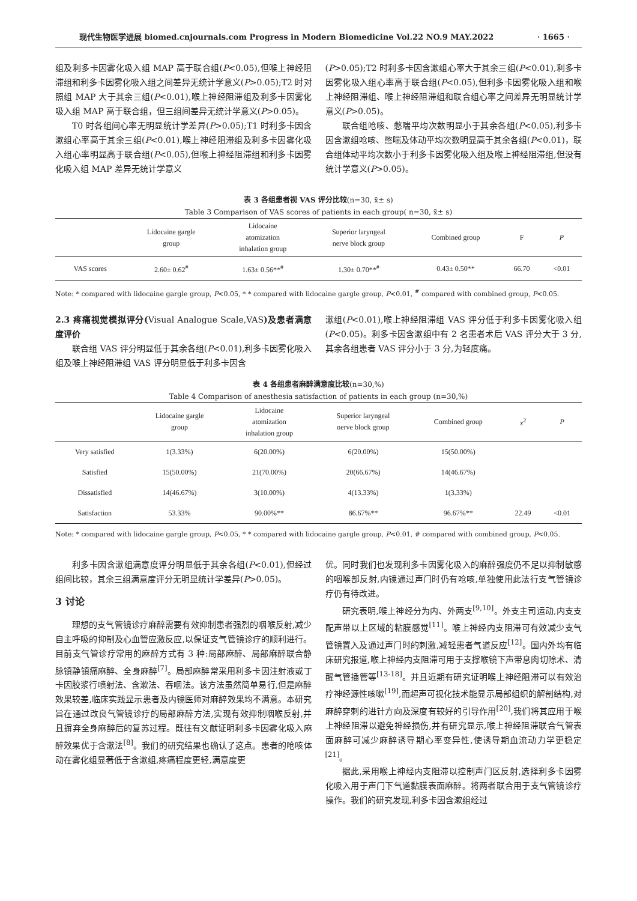现代生物医学进展 biomed.cnjournals.com Progress in Modern Biomedicine Vol.22 NO.9 MAY.2022 · 1665 ·
组及利多卡因雾化吸入组 MAP 高于联合组(P<0.05),但喉上神经阻滞组和利多卡因雾化吸入组之间差异无统计学意义(P>0.05);T2 时对照组 MAP 大于其余三组(P<0.01),喉上神经阻滞组及利多卡因雾化吸入组 MAP 高于联合组，但三组间差异无统计学意义(P>0.05)。
T0 时各组间心率无明显统计学差异(P>0.05);T1 时利多卡因含漱组心率高于其余三组(P<0.01),喉上神经阻滞组及利多卡因雾化吸入组心率明显高于联合组(P<0.05),但喉上神经阻滞组和利多卡因雾化吸入组 MAP 差异无统计学意义
(P>0.05);T2 时利多卡因含漱组心率大于其余三组(P<0.01),利多卡因雾化吸入组心率高于联合组(P<0.05),但利多卡因雾化吸入组和喉上神经阻滞组、喉上神经阻滞组和联合组心率之间差异无明显统计学意义(P>0.05)。
联合组呛咳、憋喘平均次数明显小于其余各组(P<0.05),利多卡因含漱组呛咳、憋喘及体动平均次数明显高于其余各组(P<0.01)，联合组体动平均次数小于利多卡因雾化吸入组及喉上神经阻滞组,但没有统计学意义(P>0.05)。
表 3 各组患者视 VAS 评分比较(n=30, x̄± s)
Table 3 Comparison of VAS scores of patients in each group( n=30, x̄± s)
| | Lidocaine gargle group | Lidocaine atomization inhalation group | Superior laryngeal nerve block group | Combined group | F | P |
| --- | --- | --- | --- | --- | --- | --- |
| VAS scores | 2.60± 0.62<sup>#</sup> | 1.63± 0.56**<sup>#</sup> | 1.30± 0.70**<sup>#</sup> | 0.43± 0.50** | 66.70 | <0.01 |
Note: * compared with lidocaine gargle group, P<0.05, * * compared with lidocaine gargle group, P<0.01, <sup>#</sup> compared with combined group, P<0.05.
2.3 疼痛视觉模拟评分(Visual Analogue Scale,VAS)及患者满意度评价
联合组 VAS 评分明显低于其余各组(P<0.01),利多卡因雾化吸入组及喉上神经阻滞组 VAS 评分明显低于利多卡因含
漱组(P<0.01),喉上神经阻滞组 VAS 评分低于利多卡因雾化吸入组(P<0.05)。利多卡因含漱组中有 2 名患者术后 VAS 评分大于 3 分,其余各组患者 VAS 评分小于 3 分,为轻度痛。
表 4 各组患者麻醉满意度比较(n=30,%)
Table 4 Comparison of anesthesia satisfaction of patients in each group (n=30,%)
| | Lidocaine gargle group | Lidocaine atomization inhalation group | Superior laryngeal nerve block group | Combined group | x<sup>2</sup> | P |
| --- | --- | --- | --- | --- | --- | --- |
| Very satisfied | 1(3.33%) | 6(20.00%) | 6(20.00%) | 15(50.00%) | | |
| Satisfied | 15(50.00%) | 21(70.00%) | 20(66.67%) | 14(46.67%) | | |
| Dissatisfied | 14(46.67%) | 3(10.00%) | 4(13.33%) | 1(3.33%) | | |
| Satisfaction | 53.33% | 90.00%** | 86.67%** | 96.67%** | 22.49 | <0.01 |
Note: * compared with lidocaine gargle group, P<0.05, * * compared with lidocaine gargle group, P<0.01, # compared with combined group, P<0.05.
利多卡因含漱组满意度评分明显低于其余各组(P<0.01),但经过组间比较，其余三组满意度评分无明显统计学差异(P>0.05)。
3 讨论
理想的支气管镜诊疗麻醉需要有效抑制患者强烈的咽喉反射,减少自主呼吸的抑制及心血管应激反应,以保证支气管镜诊疗的顺利进行。目前支气管诊疗常用的麻醉方式有 3 种:局部麻醉、局部麻醉联合静脉镇静镇痛麻醉、全身麻醉<sup>[7]</sup>。局部麻醉常采用利多卡因注射液或丁卡因胶浆行喷射法、含漱法、吞咽法。该方法虽然简单易行,但是麻醉效果较差,临床实践显示患者及内镜医师对麻醉效果均不满意。本研究旨在通过改良气管镜诊疗的局部麻醉方法,实现有效抑制咽喉反射,并且摒弃全身麻醉后的复苏过程。既往有文献证明利多卡因雾化吸入麻醉效果优于含漱法<sup>[8]</sup>。我们的研究结果也确认了这点。患者的呛咳体动在雾化组显著低于含漱组,疼痛程度更轻,满意度更
优。同时我们也发现利多卡因雾化吸入的麻醉强度仍不足以抑制敏感的咽喉部反射,内镜通过声门时仍有呛咳,单独使用此法行支气管镜诊疗仍有待改进。
研究表明,喉上神经分为内、外两支<sup>[9,10]</sup>。外支主司运动,内支支配声带以上区域的粘膜感觉<sup>[11]</sup>。喉上神经内支阻滞可有效减少支气管镜置入及通过声门时的刺激,减轻患者气道反应<sup>[12]</sup>。国内外均有临床研究报道,喉上神经内支阻滞可用于支撑喉镜下声带息肉切除术、清醒气管插管等<sup>[13-18]</sup>。并且近期有研究证明喉上神经阻滞可以有效治疗神经源性咳嗽<sup>[19]</sup>,而超声可视化技术能显示局部组织的解剖结构,对麻醉穿刺的进针方向及深度有较好的引导作用<sup>[20]</sup>,我们将其应用于喉上神经阻滞以避免神经损伤,并有研究显示,喉上神经阻滞联合气管表面麻醉可减少麻醉诱导期心率变异性,使诱导期血流动力学更稳定<sup>[21]</sup>。
据此,采用喉上神经内支阻滞以控制声门区反射,选择利多卡因雾化吸入用于声门下气道黏膜表面麻醉。将两者联合用于支气管镜诊疗操作。我们的研究发现,利多卡因含漱组经过